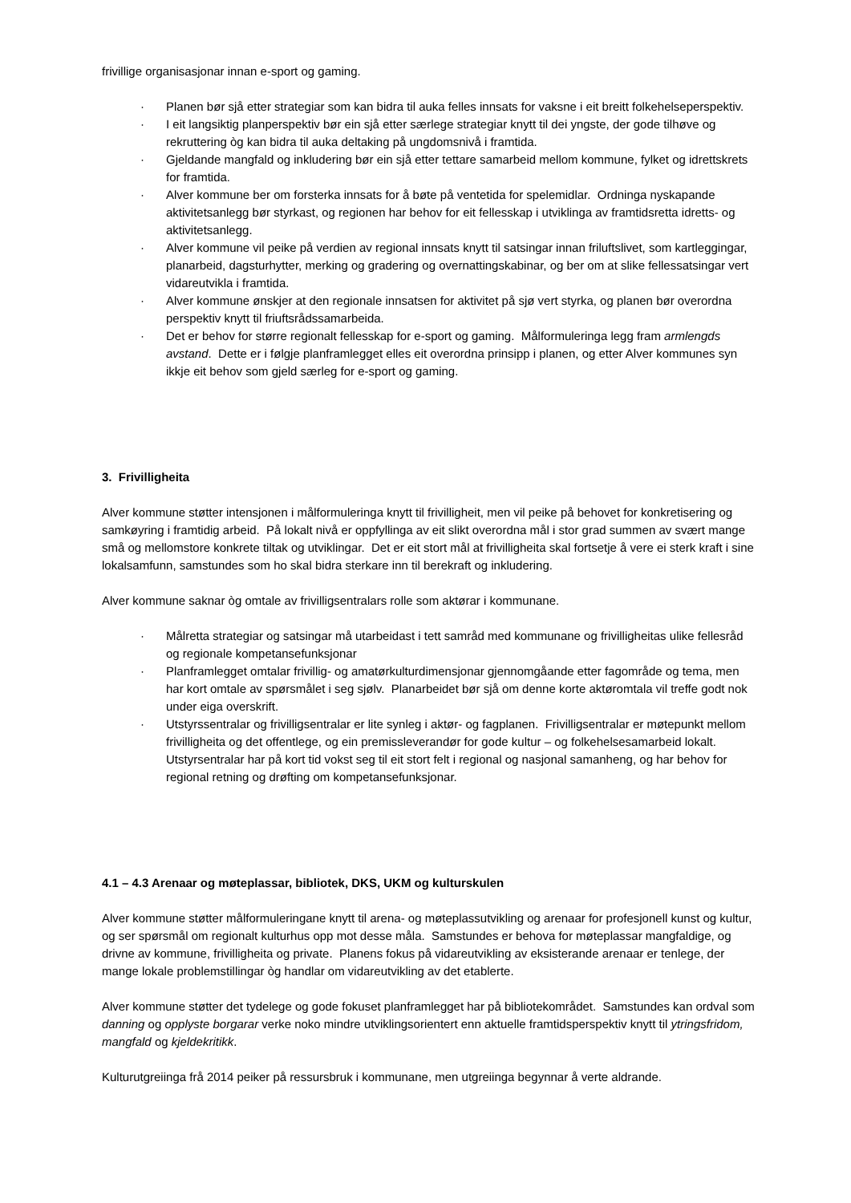frivillige organisasjonar innan e-sport og gaming.
· Planen bør sjå etter strategiar som kan bidra til auka felles innsats for vaksne i eit breitt folkehelseperspektiv.
· I eit langsiktig planperspektiv bør ein sjå etter særlege strategiar knytt til dei yngste, der gode tilhøve og rekruttering òg kan bidra til auka deltaking på ungdomsnivå i framtida.
· Gjeldande mangfald og inkludering bør ein sjå etter tettare samarbeid mellom kommune, fylket og idrettskrets for framtida.
· Alver kommune ber om forsterka innsats for å bøte på ventetida for spelemidlar. Ordninga nyskapande aktivitetsanlegg bør styrkast, og regionen har behov for eit fellesskap i utviklinga av framtidsretta idretts- og aktivitetsanlegg.
· Alver kommune vil peike på verdien av regional innsats knytt til satsingar innan friluftslivet, som kartleggingar, planarbeid, dagsturhytter, merking og gradering og overnattingskabinar, og ber om at slike fellessatsingar vert vidareutvikla i framtida.
· Alver kommune ønskjer at den regionale innsatsen for aktivitet på sjø vert styrka, og planen bør overordna perspektiv knytt til friuftsrådssamarbeida.
· Det er behov for større regionalt fellesskap for e-sport og gaming. Målformuleringa legg fram armlengds avstand. Dette er i følgje planframlegget elles eit overordna prinsipp i planen, og etter Alver kommunes syn ikkje eit behov som gjeld særleg for e-sport og gaming.
3. Frivilligheita
Alver kommune støtter intensjonen i målformuleringa knytt til frivilligheit, men vil peike på behovet for konkretisering og samkøyring i framtidig arbeid. På lokalt nivå er oppfyllinga av eit slikt overordna mål i stor grad summen av svært mange små og mellomstore konkrete tiltak og utviklingar. Det er eit stort mål at frivilligheita skal fortsetje å vere ei sterk kraft i sine lokalsamfunn, samstundes som ho skal bidra sterkare inn til berekraft og inkludering.
Alver kommune saknar òg omtale av frivilligsentralars rolle som aktørar i kommunane.
· Målretta strategiar og satsingar må utarbeidast i tett samråd med kommunane og frivilligheitas ulike fellesråd og regionale kompetansefunksjonar
· Planframlegget omtalar frivillig- og amatørkulturdimensjonar gjennomgåande etter fagområde og tema, men har kort omtale av spørsmålet i seg sjølv. Planarbeidet bør sjå om denne korte aktøromtala vil treffe godt nok under eiga overskrift.
· Utstyrssentralar og frivilligsentralar er lite synleg i aktør- og fagplanen. Frivilligsentralar er møtepunkt mellom frivilligheita og det offentlege, og ein premissleverandør for gode kultur – og folkehelsesamarbeid lokalt. Utstyrsentralar har på kort tid vokst seg til eit stort felt i regional og nasjonal samanheng, og har behov for regional retning og drøfting om kompetansefunksjonar.
4.1 – 4.3 Arenaar og møteplassar, bibliotek, DKS, UKM og kulturskulen
Alver kommune støtter målformuleringane knytt til arena- og møteplassutvikling og arenaar for profesjonell kunst og kultur, og ser spørsmål om regionalt kulturhus opp mot desse måla. Samstundes er behova for møteplassar mangfaldige, og drivne av kommune, frivilligheita og private. Planens fokus på vidareutvikling av eksisterande arenaar er tenlege, der mange lokale problemstillingar òg handlar om vidareutvikling av det etablerte.
Alver kommune støtter det tydelege og gode fokuset planframlegget har på bibliotekområdet. Samstundes kan ordval som danning og opplyste borgarar verke noko mindre utviklingsorientert enn aktuelle framtidsperspektiv knytt til ytringsfridom, mangfald og kjeldekritikk.
Kulturutgreiinga frå 2014 peiker på ressursbruk i kommunane, men utgreiinga begynnar å verte aldrande.